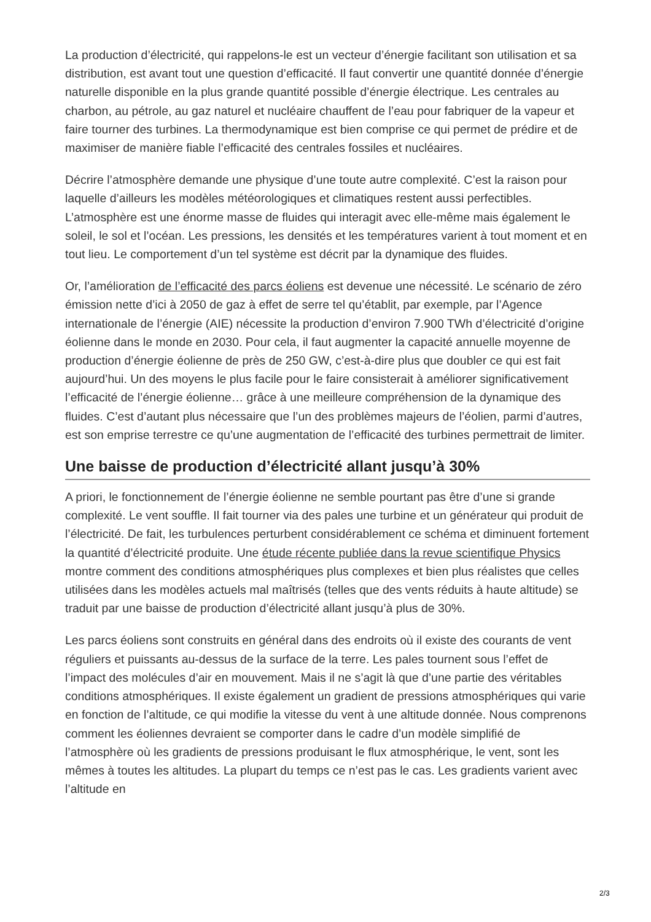La production d’électricité, qui rappelons-le est un vecteur d’énergie facilitant son utilisation et sa distribution, est avant tout une question d’efficacité. Il faut convertir une quantité donnée d’énergie naturelle disponible en la plus grande quantité possible d’énergie électrique. Les centrales au charbon, au pétrole, au gaz naturel et nucléaire chauffent de l’eau pour fabriquer de la vapeur et faire tourner des turbines. La thermodynamique est bien comprise ce qui permet de prédire et de maximiser de manière fiable l’efficacité des centrales fossiles et nucléaires.
Décrire l’atmosphère demande une physique d’une toute autre complexité. C’est la raison pour laquelle d’ailleurs les modèles météorologiques et climatiques restent aussi perfectibles. L’atmosphère est une énorme masse de fluides qui interagit avec elle-même mais également le soleil, le sol et l’océan. Les pressions, les densités et les températures varient à tout moment et en tout lieu. Le comportement d’un tel système est décrit par la dynamique des fluides.
Or, l’amélioration de l’efficacité des parcs éoliens est devenue une nécessité. Le scénario de zéro émission nette d’ici à 2050 de gaz à effet de serre tel qu’établit, par exemple, par l’Agence internationale de l’énergie (AIE) nécessite la production d’environ 7.900 TWh d’électricité d’origine éolienne dans le monde en 2030. Pour cela, il faut augmenter la capacité annuelle moyenne de production d’énergie éolienne de près de 250 GW, c’est-à-dire plus que doubler ce qui est fait aujourd’hui. Un des moyens le plus facile pour le faire consisterait à améliorer significativement l’efficacité de l’énergie éolienne… grâce à une meilleure compréhension de la dynamique des fluides. C’est d’autant plus nécessaire que l’un des problèmes majeurs de l’éolien, parmi d’autres, est son emprise terrestre ce qu’une augmentation de l’efficacité des turbines permettrait de limiter.
Une baisse de production d’électricité allant jusqu’à 30%
A priori, le fonctionnement de l’énergie éolienne ne semble pourtant pas être d’une si grande complexité. Le vent souffle. Il fait tourner via des pales une turbine et un générateur qui produit de l’électricité. De fait, les turbulences perturbent considérablement ce schéma et diminuent fortement la quantité d’électricité produite. Une étude récente publiée dans la revue scientifique Physics montre comment des conditions atmosphériques plus complexes et bien plus réalistes que celles utilisées dans les modèles actuels mal maîtrisés (telles que des vents réduits à haute altitude) se traduit par une baisse de production d’électricité allant jusqu’à plus de 30%.
Les parcs éoliens sont construits en général dans des endroits où il existe des courants de vent réguliers et puissants au-dessus de la surface de la terre. Les pales tournent sous l’effet de l’impact des molécules d’air en mouvement. Mais il ne s’agit là que d’une partie des véritables conditions atmosphériques. Il existe également un gradient de pressions atmosphériques qui varie en fonction de l’altitude, ce qui modifie la vitesse du vent à une altitude donnée. Nous comprenons comment les éoliennes devraient se comporter dans le cadre d’un modèle simplifié de l’atmosphère où les gradients de pressions produisant le flux atmosphérique, le vent, sont les mêmes à toutes les altitudes. La plupart du temps ce n’est pas le cas. Les gradients varient avec l’altitude en
2/3